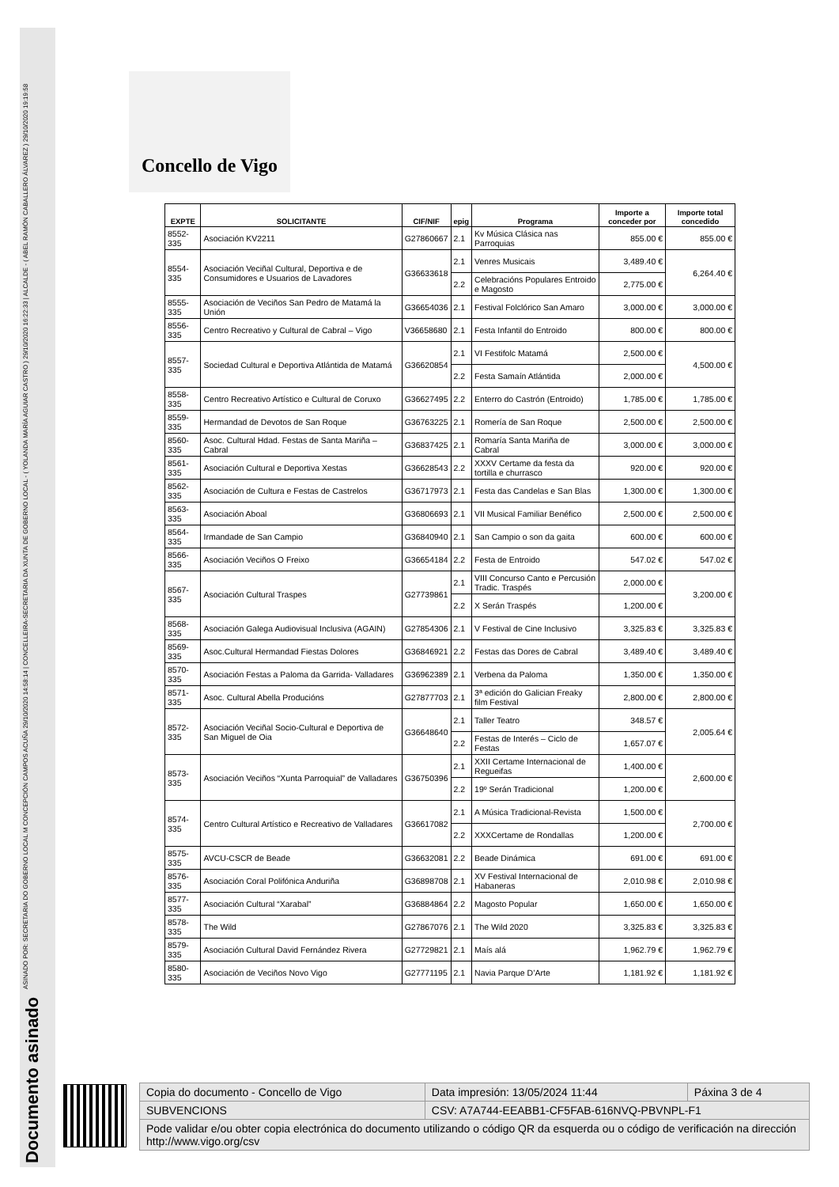Documento asinado ASINADO POR: SECRETARIA DO GOBERNO LOCAL M CONCEPCIÓN CAMPOS ACUÑA 29/10/2020 14:58:14 | CONCELLEIRA-SECRETARIA DA XUNTA DE GOBERNO LOCAL - ( YOLANDA MARÍA AGUIAR CASTRO ) 29/10/2020 16:22:33 | ALCALDE - ( ABEL RAMÓN CABALLERO ÁLVAREZ ) 29/10/2020 19:19:58
Concello de Vigo
| EXPTE | SOLICITANTE | CIF/NIF | epig | Programa | Importe a conceder por | Importe total concedido |
| --- | --- | --- | --- | --- | --- | --- |
| 8552-335 | Asociación KV2211 | G27860667 | 2.1 | Kv Música Clásica nas Parroquias | 855.00 € | 855.00 € |
| 8554-335 | Asociación Veciñal Cultural, Deportiva e de Consumidores e Usuarios de Lavadores | G36633618 | 2.1 | Venres Musicais | 3,489.40 € | 6,264.40 € |
| | | | 2.2 | Celebracións Populares Entroido e Magosto | 2,775.00 € | |
| 8555-335 | Asociación de Veciños San Pedro de Matamá la Unión | G36654036 | 2.1 | Festival Folclórico San Amaro | 3,000.00 € | 3,000.00 € |
| 8556-335 | Centro Recreativo y Cultural de Cabral – Vigo | V36658680 | 2.1 | Festa Infantil do Entroido | 800.00 € | 800.00 € |
| 8557-335 | Sociedad Cultural e Deportiva Atlántida de Matamá | G36620854 | 2.1 | VI Festifolc Matamá | 2,500.00 € | 4,500.00 € |
| | | | 2.2 | Festa Samaín Atlántida | 2,000.00 € | |
| 8558-335 | Centro Recreativo Artístico e Cultural de Coruxo | G36627495 | 2.2 | Enterro do Castrón (Entroido) | 1,785.00 € | 1,785.00 € |
| 8559-335 | Hermandad de Devotos de San Roque | G36763225 | 2.1 | Romería de San Roque | 2,500.00 € | 2,500.00 € |
| 8560-335 | Asoc. Cultural Hdad. Festas de Santa Mariña – Cabral | G36837425 | 2.1 | Romaría Santa Mariña de Cabral | 3,000.00 € | 3,000.00 € |
| 8561-335 | Asociación Cultural e Deportiva Xestas | G36628543 | 2.2 | XXXV Certame da festa da tortilla e churrasco | 920.00 € | 920.00 € |
| 8562-335 | Asociación de Cultura e Festas de Castrelos | G36717973 | 2.1 | Festa das Candelas e San Blas | 1,300.00 € | 1,300.00 € |
| 8563-335 | Asociación Aboal | G36806693 | 2.1 | VII Musical Familiar Benéfico | 2,500.00 € | 2,500.00 € |
| 8564-335 | Irmandade de San Campio | G36840940 | 2.1 | San Campio o son da gaita | 600.00 € | 600.00 € |
| 8566-335 | Asociación Veciños O Freixo | G36654184 | 2.2 | Festa de Entroido | 547.02 € | 547.02 € |
| 8567-335 | Asociación Cultural Traspes | G27739861 | 2.1 | VIII Concurso Canto e Percusión Tradic. Traspés | 2,000.00 € | 3,200.00 € |
| | | | 2.2 | X Serán Traspés | 1,200.00 € | |
| 8568-335 | Asociación Galega Audiovisual Inclusiva (AGAIN) | G27854306 | 2.1 | V Festival de Cine Inclusivo | 3,325.83 € | 3,325.83 € |
| 8569-335 | Asoc.Cultural Hermandad Fiestas Dolores | G36846921 | 2.2 | Festas das Dores de Cabral | 3,489.40 € | 3,489.40 € |
| 8570-335 | Asociación Festas a Paloma da Garrida- Valladares | G36962389 | 2.1 | Verbena da Paloma | 1,350.00 € | 1,350.00 € |
| 8571-335 | Asoc. Cultural Abella Producións | G27877703 | 2.1 | 3ª edición do Galician Freaky film Festival | 2,800.00 € | 2,800.00 € |
| 8572-335 | Asociación Veciñal Socio-Cultural e Deportiva de San Miguel de Oia | G36648640 | 2.1 | Taller Teatro | 348.57 € | 2,005.64 € |
| | | | 2.2 | Festas de Interés – Ciclo de Festas | 1,657.07 € | |
| 8573-335 | Asociación Veciños “Xunta Parroquial” de Valladares | G36750396 | 2.1 | XXII Certame Internacional de Regueifas | 1,400.00 € | 2,600.00 € |
| | | | 2.2 | 19º Serán Tradicional | 1,200.00 € | |
| 8574-335 | Centro Cultural Artístico e Recreativo de Valladares | G36617082 | 2.1 | A Música Tradicional-Revista | 1,500.00 € | 2,700.00 € |
| | | | 2.2 | XXXCertame de Rondallas | 1,200.00 € | |
| 8575-335 | AVCU-CSCR de Beade | G36632081 | 2.2 | Beade Dinámica | 691.00 € | 691.00 € |
| 8576-335 | Asociación Coral Polifónica Anduriña | G36898708 | 2.1 | XV Festival Internacional de Habaneras | 2,010.98 € | 2,010.98 € |
| 8577-335 | Asociación Cultural “Xarabal” | G36884864 | 2.2 | Magosto Popular | 1,650.00 € | 1,650.00 € |
| 8578-335 | The Wild | G27867076 | 2.1 | The Wild 2020 | 3,325.83 € | 3,325.83 € |
| 8579-335 | Asociación Cultural David Fernández Rivera | G27729821 | 2.1 | Maís alá | 1,962.79 € | 1,962.79 € |
| 8580-335 | Asociación de Veciños Novo Vigo | G27771195 | 2.1 | Navia Parque D’Arte | 1,181.92 € | 1,181.92 € |
| Copia do documento - Concello de Vigo | Data impresión: 13/05/2024 11:44 | Páxina 3 de 4 |
| SUBVENCIONS | CSV: A7A744-EEABB1-CF5FAB-616NVQ-PBVNPL-F1 | |
| Pode validar e/ou obter copia electrónica do documento utilizando o código QR da esquerda ou o código de verificación na dirección http://www.vigo.org/csv | | |